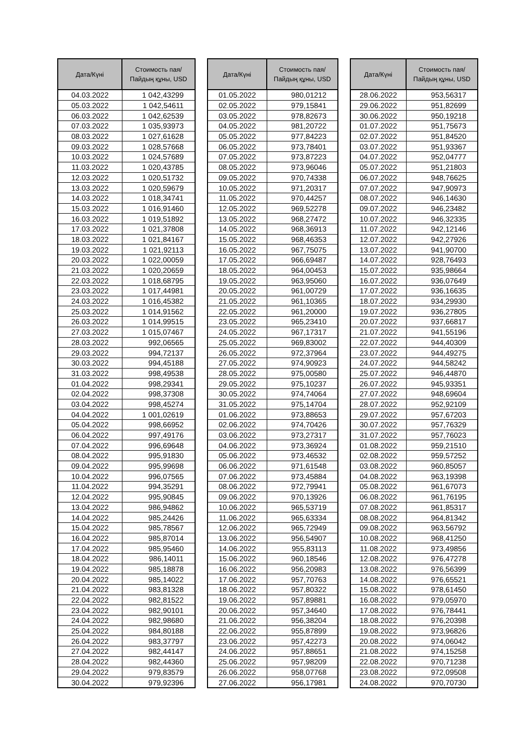| Дата/Күні | Стоимость пая/ Пайдың құны, USD |
| --- | --- |
| 04.03.2022 | 1 042,43299 |
| 05.03.2022 | 1 042,54611 |
| 06.03.2022 | 1 042,62539 |
| 07.03.2022 | 1 035,93973 |
| 08.03.2022 | 1 027,61628 |
| 09.03.2022 | 1 028,57668 |
| 10.03.2022 | 1 024,57689 |
| 11.03.2022 | 1 020,43785 |
| 12.03.2022 | 1 020,51732 |
| 13.03.2022 | 1 020,59679 |
| 14.03.2022 | 1 018,34741 |
| 15.03.2022 | 1 016,91460 |
| 16.03.2022 | 1 019,51892 |
| 17.03.2022 | 1 021,37808 |
| 18.03.2022 | 1 021,84167 |
| 19.03.2022 | 1 021,92113 |
| 20.03.2022 | 1 022,00059 |
| 21.03.2022 | 1 020,20659 |
| 22.03.2022 | 1 018,68795 |
| 23.03.2022 | 1 017,44981 |
| 24.03.2022 | 1 016,45382 |
| 25.03.2022 | 1 014,91562 |
| 26.03.2022 | 1 014,99515 |
| 27.03.2022 | 1 015,07467 |
| 28.03.2022 | 992,06565 |
| 29.03.2022 | 994,72137 |
| 30.03.2022 | 994,45188 |
| 31.03.2022 | 998,49538 |
| 01.04.2022 | 998,29341 |
| 02.04.2022 | 998,37308 |
| 03.04.2022 | 998,45274 |
| 04.04.2022 | 1 001,02619 |
| 05.04.2022 | 998,66952 |
| 06.04.2022 | 997,49176 |
| 07.04.2022 | 996,69648 |
| 08.04.2022 | 995,91830 |
| 09.04.2022 | 995,99698 |
| 10.04.2022 | 996,07565 |
| 11.04.2022 | 994,35291 |
| 12.04.2022 | 995,90845 |
| 13.04.2022 | 986,94862 |
| 14.04.2022 | 985,24426 |
| 15.04.2022 | 985,78567 |
| 16.04.2022 | 985,87014 |
| 17.04.2022 | 985,95460 |
| 18.04.2022 | 986,14011 |
| 19.04.2022 | 985,18878 |
| 20.04.2022 | 985,14022 |
| 21.04.2022 | 983,81328 |
| 22.04.2022 | 982,81522 |
| 23.04.2022 | 982,90101 |
| 24.04.2022 | 982,98680 |
| 25.04.2022 | 984,80188 |
| 26.04.2022 | 983,37797 |
| 27.04.2022 | 982,44147 |
| 28.04.2022 | 982,44360 |
| 29.04.2022 | 979,83579 |
| 30.04.2022 | 979,92396 |
| Дата/Күні | Стоимость пая/ Пайдың құны, USD |
| --- | --- |
| 01.05.2022 | 980,01212 |
| 02.05.2022 | 979,15841 |
| 03.05.2022 | 978,82673 |
| 04.05.2022 | 981,20722 |
| 05.05.2022 | 977,84223 |
| 06.05.2022 | 973,78401 |
| 07.05.2022 | 973,87223 |
| 08.05.2022 | 973,96046 |
| 09.05.2022 | 970,74338 |
| 10.05.2022 | 971,20317 |
| 11.05.2022 | 970,44257 |
| 12.05.2022 | 969,52278 |
| 13.05.2022 | 968,27472 |
| 14.05.2022 | 968,36913 |
| 15.05.2022 | 968,46353 |
| 16.05.2022 | 967,75075 |
| 17.05.2022 | 966,69487 |
| 18.05.2022 | 964,00453 |
| 19.05.2022 | 963,95060 |
| 20.05.2022 | 961,00729 |
| 21.05.2022 | 961,10365 |
| 22.05.2022 | 961,20000 |
| 23.05.2022 | 965,23410 |
| 24.05.2022 | 967,17317 |
| 25.05.2022 | 969,83002 |
| 26.05.2022 | 972,37964 |
| 27.05.2022 | 974,90923 |
| 28.05.2022 | 975,00580 |
| 29.05.2022 | 975,10237 |
| 30.05.2022 | 974,74064 |
| 31.05.2022 | 975,14704 |
| 01.06.2022 | 973,88653 |
| 02.06.2022 | 974,70426 |
| 03.06.2022 | 973,27317 |
| 04.06.2022 | 973,36924 |
| 05.06.2022 | 973,46532 |
| 06.06.2022 | 971,61548 |
| 07.06.2022 | 973,45884 |
| 08.06.2022 | 972,79941 |
| 09.06.2022 | 970,13926 |
| 10.06.2022 | 965,53719 |
| 11.06.2022 | 965,63334 |
| 12.06.2022 | 965,72949 |
| 13.06.2022 | 956,54907 |
| 14.06.2022 | 955,83113 |
| 15.06.2022 | 960,18546 |
| 16.06.2022 | 956,20983 |
| 17.06.2022 | 957,70763 |
| 18.06.2022 | 957,80322 |
| 19.06.2022 | 957,89881 |
| 20.06.2022 | 957,34640 |
| 21.06.2022 | 956,38204 |
| 22.06.2022 | 955,87899 |
| 23.06.2022 | 957,42273 |
| 24.06.2022 | 957,88651 |
| 25.06.2022 | 957,98209 |
| 26.06.2022 | 958,07768 |
| 27.06.2022 | 956,17981 |
| Дата/Күні | Стоимость пая/ Пайдың құны, USD |
| --- | --- |
| 28.06.2022 | 953,56317 |
| 29.06.2022 | 951,82699 |
| 30.06.2022 | 950,19218 |
| 01.07.2022 | 951,75673 |
| 02.07.2022 | 951,84520 |
| 03.07.2022 | 951,93367 |
| 04.07.2022 | 952,04777 |
| 05.07.2022 | 951,21803 |
| 06.07.2022 | 948,76625 |
| 07.07.2022 | 947,90973 |
| 08.07.2022 | 946,14630 |
| 09.07.2022 | 946,23482 |
| 10.07.2022 | 946,32335 |
| 11.07.2022 | 942,12146 |
| 12.07.2022 | 942,27926 |
| 13.07.2022 | 941,90700 |
| 14.07.2022 | 928,76493 |
| 15.07.2022 | 935,98664 |
| 16.07.2022 | 936,07649 |
| 17.07.2022 | 936,16635 |
| 18.07.2022 | 934,29930 |
| 19.07.2022 | 936,27805 |
| 20.07.2022 | 937,66817 |
| 21.07.2022 | 941,55196 |
| 22.07.2022 | 944,40309 |
| 23.07.2022 | 944,49275 |
| 24.07.2022 | 944,58242 |
| 25.07.2022 | 946,44870 |
| 26.07.2022 | 945,93351 |
| 27.07.2022 | 948,69604 |
| 28.07.2022 | 952,92109 |
| 29.07.2022 | 957,67203 |
| 30.07.2022 | 957,76329 |
| 31.07.2022 | 957,76023 |
| 01.08.2022 | 959,21510 |
| 02.08.2022 | 959,57252 |
| 03.08.2022 | 960,85057 |
| 04.08.2022 | 963,19398 |
| 05.08.2022 | 961,67073 |
| 06.08.2022 | 961,76195 |
| 07.08.2022 | 961,85317 |
| 08.08.2022 | 964,81342 |
| 09.08.2022 | 963,56792 |
| 10.08.2022 | 968,41250 |
| 11.08.2022 | 973,49856 |
| 12.08.2022 | 976,47278 |
| 13.08.2022 | 976,56399 |
| 14.08.2022 | 976,65521 |
| 15.08.2022 | 978,61450 |
| 16.08.2022 | 979,05970 |
| 17.08.2022 | 976,78441 |
| 18.08.2022 | 976,20398 |
| 19.08.2022 | 973,96826 |
| 20.08.2022 | 974,06042 |
| 21.08.2022 | 974,15258 |
| 22.08.2022 | 970,71238 |
| 23.08.2022 | 972,09508 |
| 24.08.2022 | 970,70730 |